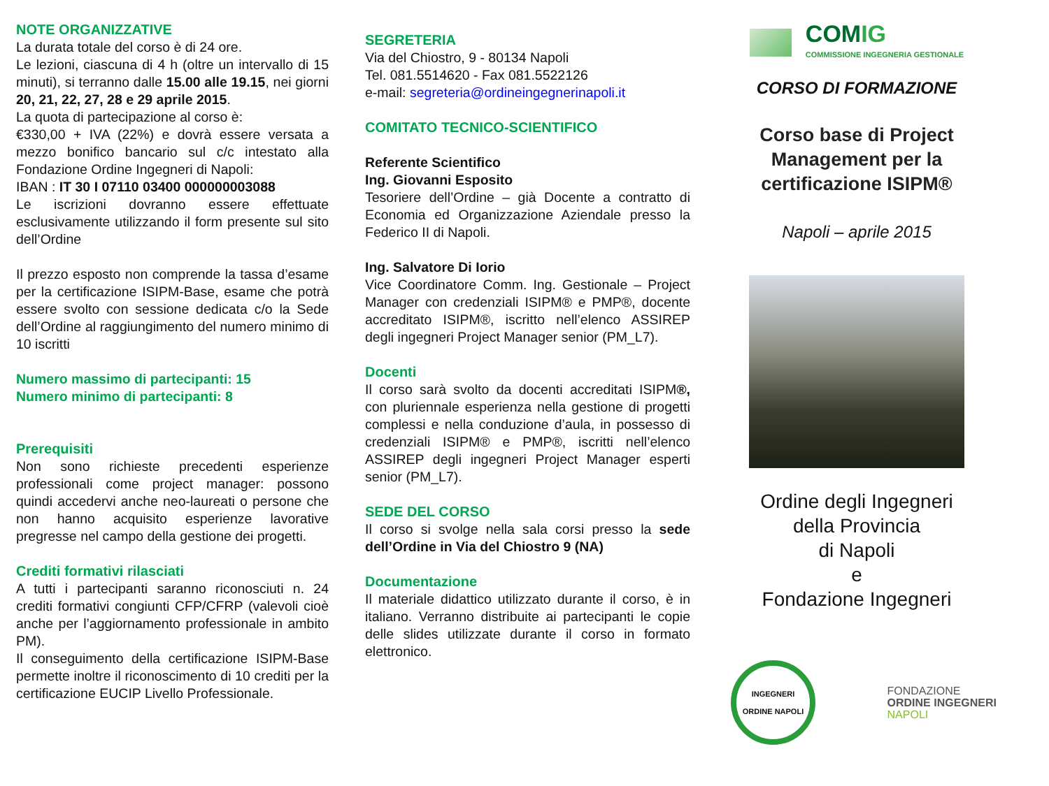NOTE ORGANIZZATIVE
La durata totale del corso è di 24 ore.
Le lezioni, ciascuna di 4 h (oltre un intervallo di 15 minuti), si terranno dalle 15.00 alle 19.15, nei giorni 20, 21, 22, 27, 28 e 29 aprile 2015.
La quota di partecipazione al corso è:
€330,00 + IVA (22%) e dovrà essere versata a mezzo bonifico bancario sul c/c intestato alla Fondazione Ordine Ingegneri di Napoli:
IBAN : IT 30 I 07110 03400 000000003088
Le iscrizioni dovranno essere effettuate esclusivamente utilizzando il form presente sul sito dell’Ordine
Il prezzo esposto non comprende la tassa d’esame per la certificazione ISIPM-Base, esame che potrà essere svolto con sessione dedicata c/o la Sede dell’Ordine al raggiungimento del numero minimo di 10 iscritti
Numero massimo di partecipanti: 15
Numero minimo di partecipanti: 8
Prerequisiti
Non sono richieste precedenti esperienze professionali come project manager: possono quindi accedervi anche neo-laureati o persone che non hanno acquisito esperienze lavorative pregresse nel campo della gestione dei progetti.
Crediti formativi rilasciati
A tutti i partecipanti saranno riconosciuti n. 24 crediti formativi congiunti CFP/CFRP (valevoli cioè anche per l’aggiornamento professionale in ambito PM).
Il conseguimento della certificazione ISIPM-Base permette inoltre il riconoscimento di 10 crediti per la certificazione EUCIP Livello Professionale.
SEGRETERIA
Via del Chiostro, 9 - 80134 Napoli
Tel. 081.5514620 - Fax 081.5522126
e-mail: segreteria@ordineingegnerinapoli.it
COMITATO TECNICO-SCIENTIFICO
Referente Scientifico
Ing. Giovanni Esposito
Tesoriere dell’Ordine – già Docente a contratto di Economia ed Organizzazione Aziendale presso la Federico II di Napoli.
Ing. Salvatore Di Iorio
Vice Coordinatore Comm. Ing. Gestionale – Project Manager con credenziali ISIPM® e PMP®, docente accreditato ISIPM®, iscritto nell’elenco ASSIREP degli ingegneri Project Manager senior (PM_L7).
Docenti
Il corso sarà svolto da docenti accreditati ISIPM®, con pluriennale esperienza nella gestione di progetti complessi e nella conduzione d’aula, in possesso di credenziali ISIPM® e PMP®, iscritti nell’elenco ASSIREP degli ingegneri Project Manager esperti senior (PM_L7).
SEDE DEL CORSO
Il corso si svolge nella sala corsi presso la sede dell’Ordine in Via del Chiostro 9 (NA)
Documentazione
Il materiale didattico utilizzato durante il corso, è in italiano. Verranno distribuite ai partecipanti le copie delle slides utilizzate durante il corso in formato elettronico.
COMIG
COMMISSIONE INGEGNERIA GESTIONALE
CORSO DI FORMAZIONE
Corso base di Project Management per la certificazione ISIPM®
Napoli – aprile 2015
Ordine degli Ingegneri
della Provincia
di Napoli
e
Fondazione Ingegneri
INGEGNERI ORDINE NAPOLI
FONDAZIONE
ORDINE INGEGNERI
NAPOLI